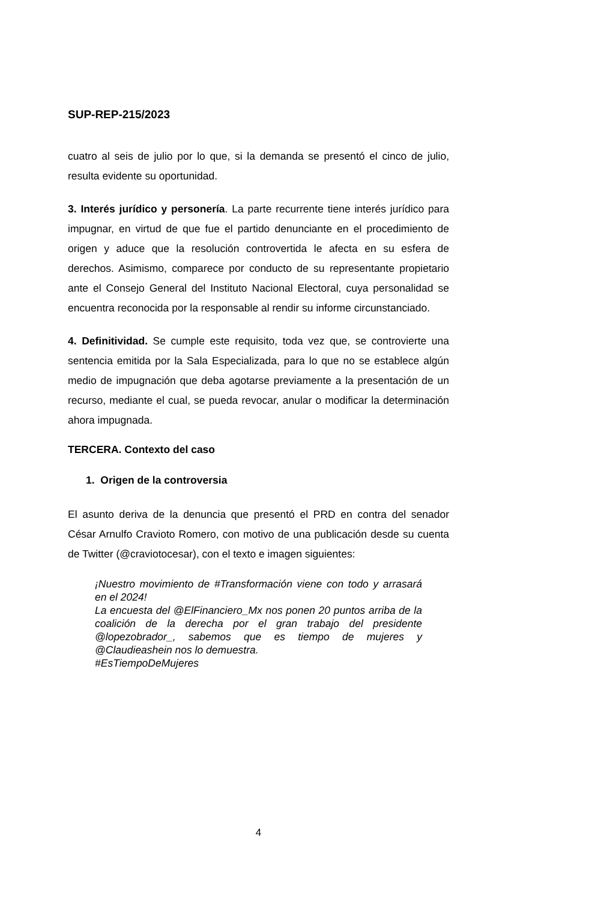SUP-REP-215/2023
cuatro al seis de julio por lo que, si la demanda se presentó el cinco de julio, resulta evidente su oportunidad.
3. Interés jurídico y personería. La parte recurrente tiene interés jurídico para impugnar, en virtud de que fue el partido denunciante en el procedimiento de origen y aduce que la resolución controvertida le afecta en su esfera de derechos. Asimismo, comparece por conducto de su representante propietario ante el Consejo General del Instituto Nacional Electoral, cuya personalidad se encuentra reconocida por la responsable al rendir su informe circunstanciado.
4. Definitividad. Se cumple este requisito, toda vez que, se controvierte una sentencia emitida por la Sala Especializada, para lo que no se establece algún medio de impugnación que deba agotarse previamente a la presentación de un recurso, mediante el cual, se pueda revocar, anular o modificar la determinación ahora impugnada.
TERCERA. Contexto del caso
1. Origen de la controversia
El asunto deriva de la denuncia que presentó el PRD en contra del senador César Arnulfo Cravioto Romero, con motivo de una publicación desde su cuenta de Twitter (@craviotocesar), con el texto e imagen siguientes:
¡Nuestro movimiento de #Transformación viene con todo y arrasará en el 2024!
La encuesta del @ElFinanciero_Mx nos ponen 20 puntos arriba de la coalición de la derecha por el gran trabajo del presidente @lopezobrador_, sabemos que es tiempo de mujeres y @Claudieashein nos lo demuestra.
#EsTiempoDeMujeres
4